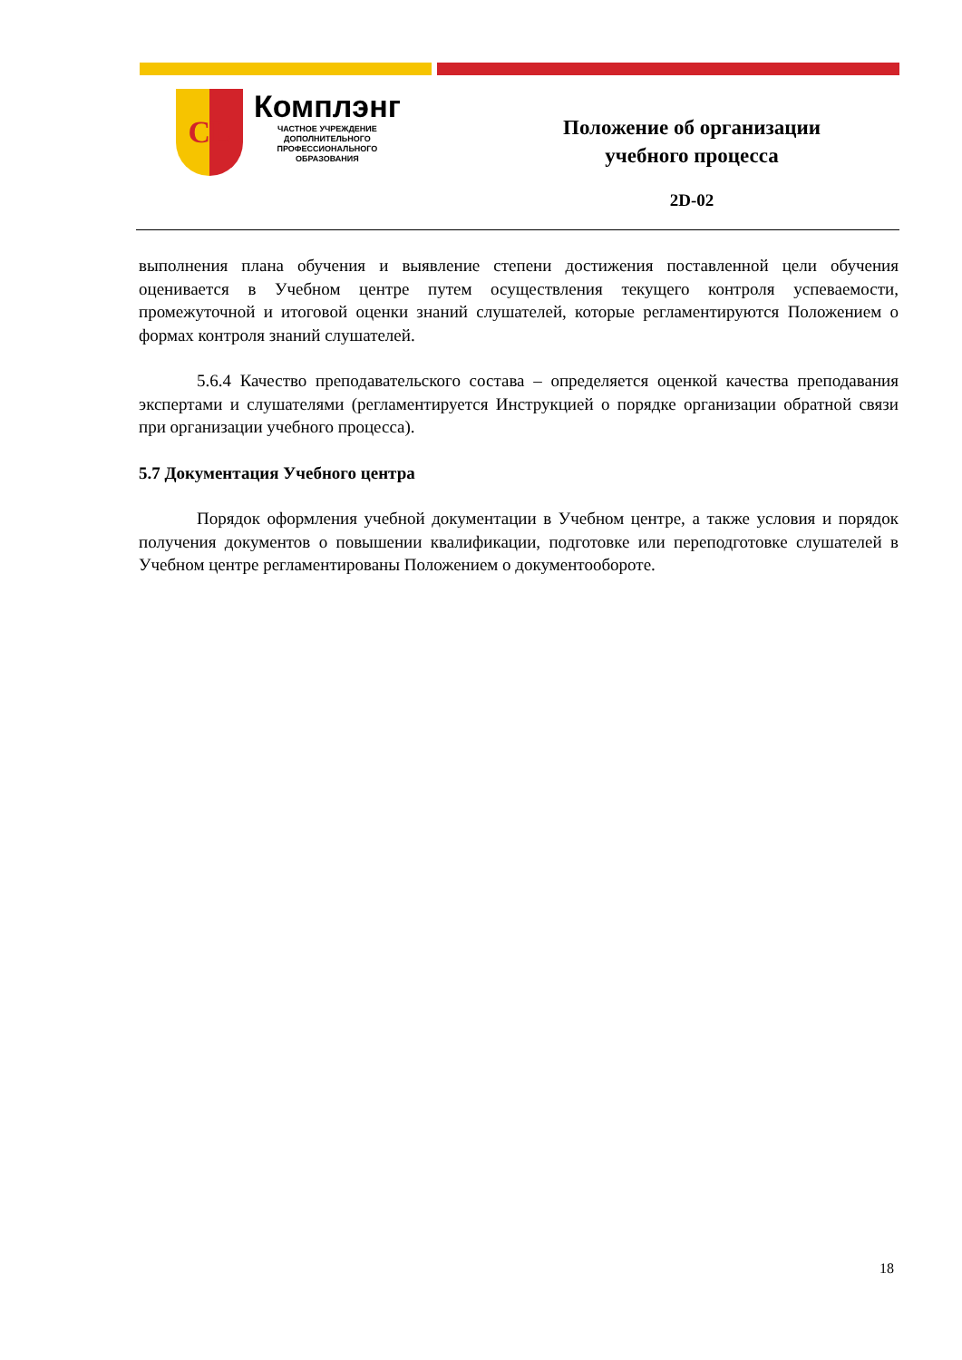CL
Комплэнг
ЧАСТНОЕ УЧРЕЖДЕНИЕ
ДОПОЛНИТЕЛЬНОГО
ПРОФЕССИОНАЛЬНОГО
ОБРАЗОВАНИЯ
Положение об организации
учебного процесса
2D-02
выполнения плана обучения и выявление степени достижения поставленной цели обучения оценивается в Учебном центре путем осуществления текущего контроля успеваемости, промежуточной и итоговой оценки знаний слушателей, которые регламентируются Положением о формах контроля знаний слушателей.
5.6.4 Качество преподавательского состава – определяется оценкой качества преподавания экспертами и слушателями (регламентируется Инструкцией о порядке организации обратной связи при организации учебного процесса).
5.7 Документация Учебного центра
Порядок оформления учебной документации в Учебном центре, а также условия и порядок получения документов о повышении квалификации, подготовке или переподготовке слушателей в Учебном центре регламентированы Положением о документообороте.
18